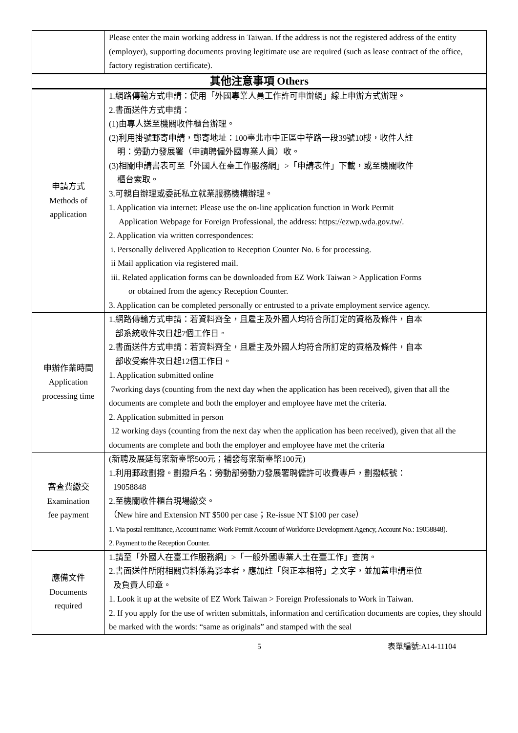| | Please enter the main working address in Taiwan. If the address is not the registered address of the entity (employer), supporting documents proving legitimate use are required (such as lease contract of the office, factory registration certificate). |
| 其他注意事項 Others | |
| 申請方式 Methods of application | 1.網路傳輸方式申請：使用「外國專業人員工作許可申辦網」線上申辦方式辦理。 2.書面送件方式申請： (1)由專人送至機關收件櫃台辦理。 (2)利用掛號郵寄申請，郵寄地址：100臺北市中正區中華路一段39號10樓，收件人註 明：勞動力發展署（申請聘僱外國專業人員）收。 (3)相關申請書表可至「外國人在臺工作服務網」>「申請表件」下載，或至機關收件 櫃台索取。 3.可親自辦理或委託私立就業服務機構辦理。 1. Application via internet: Please use the on-line application function in Work Permit Application Webpage for Foreign Professional, the address: https://ezwp.wda.gov.tw/ . 2. Application via written correspondences: i. Personally delivered Application to Reception Counter No. 6 for processing. ii Mail application via registered mail. iii. Related application forms can be downloaded from EZ Work Taiwan > Application Forms or obtained from the agency Reception Counter. 3. Application can be completed personally or entrusted to a private employment service agency. |
| 申辦作業時間 Application processing time | 1.網路傳輸方式申請：若資料齊全，且雇主及外國人均符合所訂定的資格及條件，自本 部系統收件次日起7個工作日。 2.書面送件方式申請：若資料齊全，且雇主及外國人均符合所訂定的資格及條件，自本 部收受案件次日起12個工作日。 1. Application submitted online 7working days (counting from the next day when the application has been received), given that all the documents are complete and both the employer and employee have met the criteria. 2. Application submitted in person 12 working days (counting from the next day when the application has been received), given that all the documents are complete and both the employer and employee have met the criteria |
| 審查費繳交 Examination fee payment | (新聘及展延每案新臺幣500元；補發每案新臺幣100元) 1.利用郵政劃撥。劃撥戶名：勞動部勞動力發展署聘僱許可收費專戶，劃撥帳號： 19058848 2.至機關收件櫃台現場繳交。 （New hire and Extension NT $500 per case；Re-issue NT $100 per case） 1. Via postal remittance, Account name: Work Permit Account of Workforce Development Agency, Account No.: 19058848). 2. Payment to the Reception Counter. |
| 應備文件 Documents required | 1.請至「外國人在臺工作服務網」>「一般外國專業人士在臺工作」查詢。 2.書面送件所附相關資料係為影本者，應加註「與正本相符」之文字，並加蓋申請單位 及負責人印章。 1. Look it up at the website of EZ Work Taiwan > Foreign Professionals to Work in Taiwan. 2. If you apply for the use of written submittals, information and certification documents are copies, they should be marked with the words: “same as originals” and stamped with the seal |
5 表單編號:A14-11104